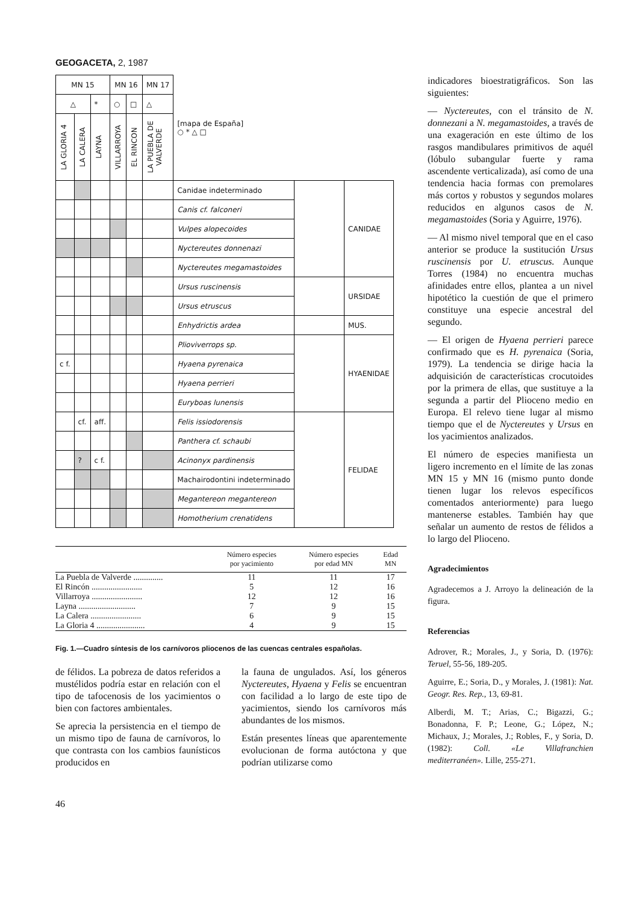GEOGACETA, 2, 1987
| MN 15 | | | MN 16 | | MN 17 | [mapa de España] ○ * △ □ | | |
| △ | | * | ○ | □ | △ | | | |
| LA GLORIA 4 | LA CALERA | LAYNA | VILLARROYA | EL RINCON | LA PUEBLA DE VALVERDE | | | |
| | | | | | | Canidae indeterminado | | CANIDAE |
| | | | | | | Canis cf. falconeri | | |
| | | | | | | Vulpes alopecoides | | |
| | | | | | | Nyctereutes donnenazi | | |
| | | | | | | Nyctereutes megamastoides | | |
| | | | | | | Ursus ruscinensis | | URSIDAE |
| | | | | | | Ursus etruscus | | |
| | | | | | | Enhydrictis ardea | | MUS. |
| | | | | | | Plioviverrops sp. | | HYAENIDAE |
| c f. | | | | | | Hyaena pyrenaica | | |
| | | | | | | Hyaena perrieri | | |
| | | | | | | Euryboas lunensis | | |
| | cf. | aff. | | | | Felis issiodorensis | | FELIDAE |
| | | | | | | Panthera cf. schaubi | | |
| | ? | c f. | | | | Acinonyx pardinensis | | |
| | | | | | | Machairodontini indeterminado | | |
| | | | | | | Megantereon megantereon | | |
| | | | | | | Homotherium crenatidens | | |
| | Número especies por yacimiento | Número especies por edad MN | Edad MN |
| --- | --- | --- | --- |
| La Puebla de Valverde .............. | 11 | 11 | 17 |
| El Rincón ........................ | 5 | 12 | 16 |
| Villarroya ........................ | 12 | 12 | 16 |
| Layna ........................... | 7 | 9 | 15 |
| La Calera ........................ | 6 | 9 | 15 |
| La Gloria 4 ....................... | 4 | 9 | 15 |
Fig. 1.—Cuadro síntesis de los carnívoros pliocenos de las cuencas centrales españolas.
de félidos. La pobreza de datos referidos a mustélidos podría estar en relación con el tipo de tafocenosis de los yacimientos o bien con factores ambientales.
Se aprecia la persistencia en el tiempo de un mismo tipo de fauna de carnívoros, lo que contrasta con los cambios faunísticos producidos en
la fauna de ungulados. Así, los géneros Nyctereutes, Hyaena y Felis se encuentran con facilidad a lo largo de este tipo de yacimientos, siendo los carnívoros más abundantes de los mismos.
Están presentes líneas que aparentemente evolucionan de forma autóctona y que podrían utilizarse como
46
indicadores bioestratigráficos. Son las siguientes:
— Nyctereutes, con el tránsito de N. donnezani a N. megamastoides, a través de una exageración en este último de los rasgos mandibulares primitivos de aquél (lóbulo subangular fuerte y rama ascendente verticalizada), así como de una tendencia hacia formas con premolares más cortos y robustos y segundos molares reducidos en algunos casos de N. megamastoides (Soria y Aguirre, 1976).
— Al mismo nivel temporal que en el caso anterior se produce la sustitución Ursus ruscinensis por U. etruscus. Aunque Torres (1984) no encuentra muchas afinidades entre ellos, plantea a un nivel hipotético la cuestión de que el primero constituye una especie ancestral del segundo.
— El origen de Hyaena perrieri parece confirmado que es H. pyrenaica (Soria, 1979). La tendencia se dirige hacia la adquisición de características crocutoides por la primera de ellas, que sustituye a la segunda a partir del Plioceno medio en Europa. El relevo tiene lugar al mismo tiempo que el de Nyctereutes y Ursus en los yacimientos analizados.
El número de especies manifiesta un ligero incremento en el límite de las zonas MN 15 y MN 16 (mismo punto donde tienen lugar los relevos específicos comentados anteriormente) para luego mantenerse estables. También hay que señalar un aumento de restos de félidos a lo largo del Plioceno.
Agradecimientos
Agradecemos a J. Arroyo la delineación de la figura.
Referencias
Adrover, R.; Morales, J., y Soria, D. (1976): Teruel, 55-56, 189-205.
Aguirre, E.; Soria, D., y Morales, J. (1981): Nat. Geogr. Res. Rep., 13, 69-81.
Alberdi, M. T.; Arias, C.; Bigazzi, G.; Bonadonna, F. P.; Leone, G.; López, N.; Michaux, J.; Morales, J.; Robles, F., y Soria, D. (1982): Coll. «Le Villafranchien mediterranéen». Lille, 255-271.